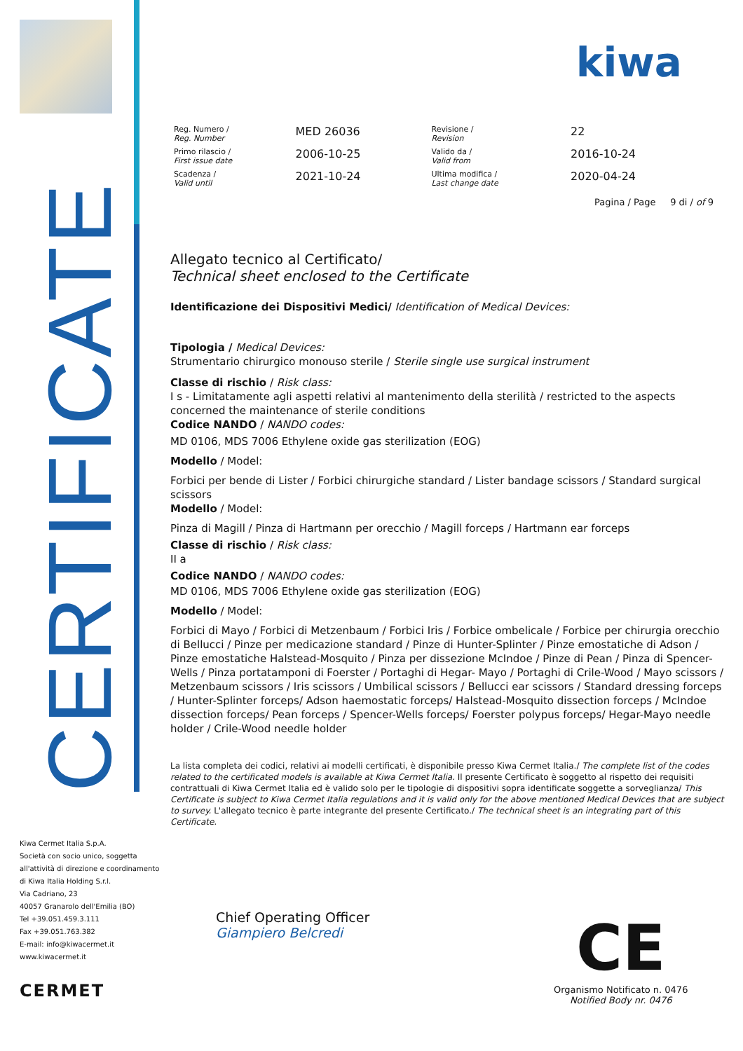CERTIFICATE
Kiwa Cermet Italia S.p.A.
Società con socio unico, soggetta
all'attività di direzione e coordinamento
di Kiwa Italia Holding S.r.l.
Via Cadriano, 23
40057 Granarolo dell'Emilia (BO)
Tel +39.051.459.3.111
Fax +39.051.763.382
E-mail: info@kiwacermet.it
www.kiwacermet.it
CERMET
kiwa
| Reg. Numero / Reg. Number | MED 26036 | Revisione / Revision | 22 |
| Primo rilascio / First issue date | 2006-10-25 | Valido da / Valid from | 2016-10-24 |
| Scadenza / Valid until | 2021-10-24 | Ultima modifica / Last change date | 2020-04-24 |
Pagina / Page 9 di / of 9
Allegato tecnico al Certificato/
Technical sheet enclosed to the Certificate
Identificazione dei Dispositivi Medici/ Identification of Medical Devices:
Tipologia / Medical Devices:
Strumentario chirurgico monouso sterile / Sterile single use surgical instrument
Classe di rischio / Risk class:
I s - Limitatamente agli aspetti relativi al mantenimento della sterilità / restricted to the aspects concerned the maintenance of sterile conditions
Codice NANDO / NANDO codes:
MD 0106, MDS 7006 Ethylene oxide gas sterilization (EOG)
Modello / Model:
Forbici per bende di Lister / Forbici chirurgiche standard / Lister bandage scissors / Standard surgical scissors
Modello / Model:
Pinza di Magill / Pinza di Hartmann per orecchio / Magill forceps / Hartmann ear forceps
Classe di rischio / Risk class:
II a
Codice NANDO / NANDO codes:
MD 0106, MDS 7006 Ethylene oxide gas sterilization (EOG)
Modello / Model:
Forbici di Mayo / Forbici di Metzenbaum / Forbici Iris / Forbice ombelicale / Forbice per chirurgia orecchio di Bellucci / Pinze per medicazione standard / Pinze di Hunter-Splinter / Pinze emostatiche di Adson / Pinze emostatiche Halstead-Mosquito / Pinza per dissezione McIndoe / Pinze di Pean / Pinza di Spencer-Wells / Pinza portatamponi di Foerster / Portaghi di Hegar- Mayo / Portaghi di Crile-Wood / Mayo scissors / Metzenbaum scissors / Iris scissors / Umbilical scissors / Bellucci ear scissors / Standard dressing forceps / Hunter-Splinter forceps/ Adson haemostatic forceps/ Halstead-Mosquito dissection forceps / McIndoe dissection forceps/ Pean forceps / Spencer-Wells forceps/ Foerster polypus forceps/ Hegar-Mayo needle holder / Crile-Wood needle holder
La lista completa dei codici, relativi ai modelli certificati, è disponibile presso Kiwa Cermet Italia./ The complete list of the codes related to the certificated models is available at Kiwa Cermet Italia. Il presente Certificato è soggetto al rispetto dei requisiti contrattuali di Kiwa Cermet Italia ed è valido solo per le tipologie di dispositivi sopra identificate soggette a sorveglianza/ This Certificate is subject to Kiwa Cermet Italia regulations and it is valid only for the above mentioned Medical Devices that are subject to survey. L'allegato tecnico è parte integrante del presente Certificato./ The technical sheet is an integrating part of this Certificate.
Chief Operating Officer
Giampiero Belcredi
CE
Organismo Notificato n. 0476
Notified Body nr. 0476